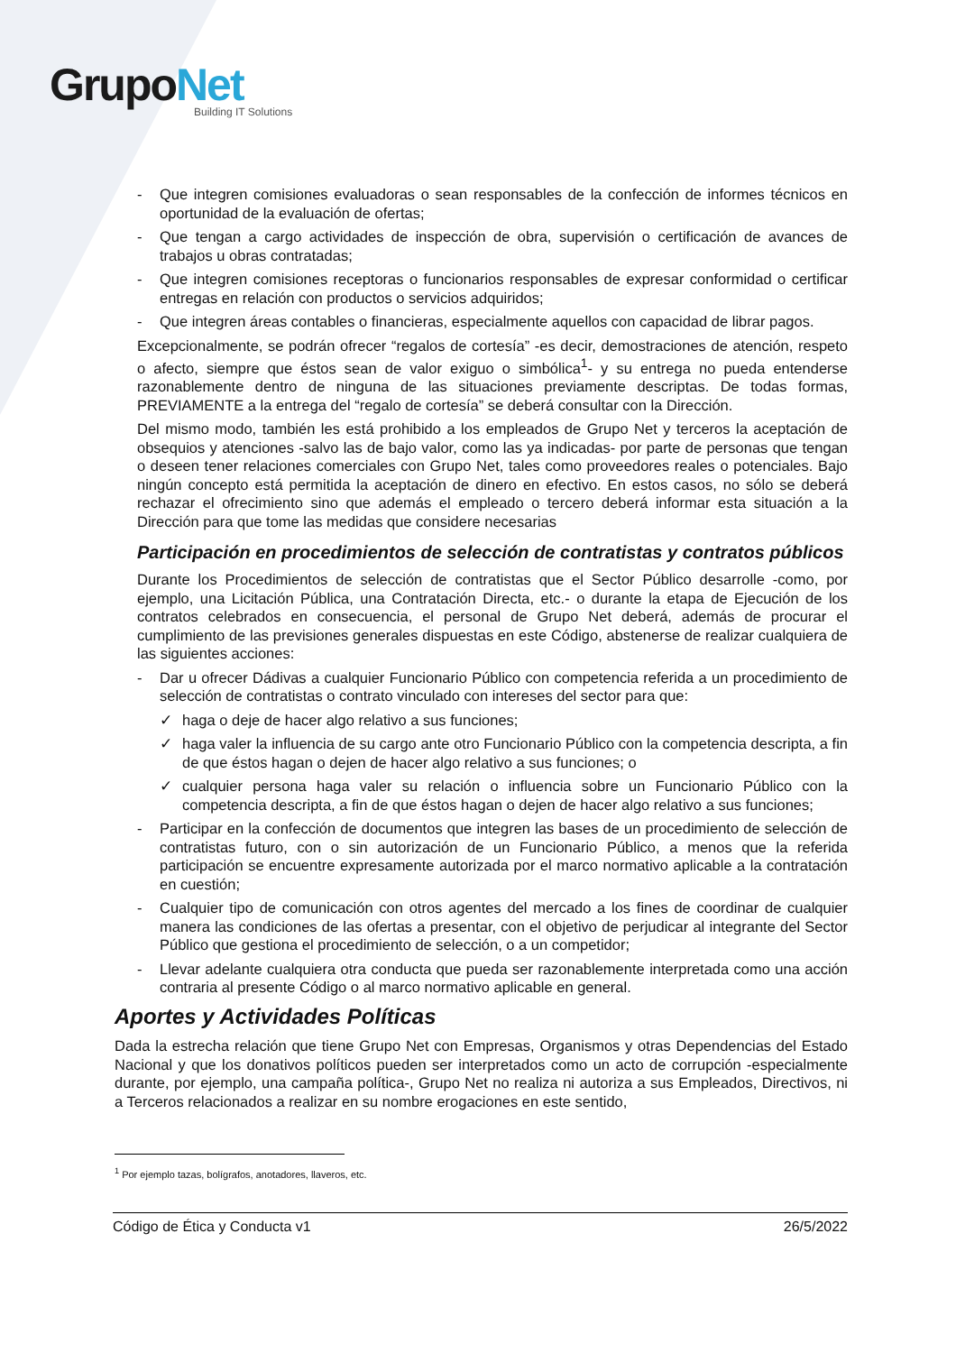GrupoNet
Building IT Solutions
- Que integren comisiones evaluadoras o sean responsables de la confección de informes técnicos en oportunidad de la evaluación de ofertas;
- Que tengan a cargo actividades de inspección de obra, supervisión o certificación de avances de trabajos u obras contratadas;
- Que integren comisiones receptoras o funcionarios responsables de expresar conformidad o certificar entregas en relación con productos o servicios adquiridos;
- Que integren áreas contables o financieras, especialmente aquellos con capacidad de librar pagos.
Excepcionalmente, se podrán ofrecer “regalos de cortesía” -es decir, demostraciones de atención, respeto o afecto, siempre que éstos sean de valor exiguo o simbólica<sup>1</sup>- y su entrega no pueda entenderse razonablemente dentro de ninguna de las situaciones previamente descriptas. De todas formas, PREVIAMENTE a la entrega del “regalo de cortesía” se deberá consultar con la Dirección.
Del mismo modo, también les está prohibido a los empleados de Grupo Net y terceros la aceptación de obsequios y atenciones -salvo las de bajo valor, como las ya indicadas- por parte de personas que tengan o deseen tener relaciones comerciales con Grupo Net, tales como proveedores reales o potenciales. Bajo ningún concepto está permitida la aceptación de dinero en efectivo. En estos casos, no sólo se deberá rechazar el ofrecimiento sino que además el empleado o tercero deberá informar esta situación a la Dirección para que tome las medidas que considere necesarias
Participación en procedimientos de selección de contratistas y contratos públicos
Durante los Procedimientos de selección de contratistas que el Sector Público desarrolle -como, por ejemplo, una Licitación Pública, una Contratación Directa, etc.- o durante la etapa de Ejecución de los contratos celebrados en consecuencia, el personal de Grupo Net deberá, además de procurar el cumplimiento de las previsiones generales dispuestas en este Código, abstenerse de realizar cualquiera de las siguientes acciones:
- Dar u ofrecer Dádivas a cualquier Funcionario Público con competencia referida a un procedimiento de selección de contratistas o contrato vinculado con intereses del sector para que:
✓ haga o deje de hacer algo relativo a sus funciones;
✓ haga valer la influencia de su cargo ante otro Funcionario Público con la competencia descripta, a fin de que éstos hagan o dejen de hacer algo relativo a sus funciones; o
✓ cualquier persona haga valer su relación o influencia sobre un Funcionario Público con la competencia descripta, a fin de que éstos hagan o dejen de hacer algo relativo a sus funciones;
- Participar en la confección de documentos que integren las bases de un procedimiento de selección de contratistas futuro, con o sin autorización de un Funcionario Público, a menos que la referida participación se encuentre expresamente autorizada por el marco normativo aplicable a la contratación en cuestión;
- Cualquier tipo de comunicación con otros agentes del mercado a los fines de coordinar de cualquier manera las condiciones de las ofertas a presentar, con el objetivo de perjudicar al integrante del Sector Público que gestiona el procedimiento de selección, o a un competidor;
- Llevar adelante cualquiera otra conducta que pueda ser razonablemente interpretada como una acción contraria al presente Código o al marco normativo aplicable en general.
Aportes y Actividades Políticas
Dada la estrecha relación que tiene Grupo Net con Empresas, Organismos y otras Dependencias del Estado Nacional y que los donativos políticos pueden ser interpretados como un acto de corrupción -especialmente durante, por ejemplo, una campaña política-, Grupo Net no realiza ni autoriza a sus Empleados, Directivos, ni a Terceros relacionados a realizar en su nombre erogaciones en este sentido,
<sup>1</sup> Por ejemplo tazas, bolígrafos, anotadores, llaveros, etc.
Código de Ética y Conducta v1 26/5/2022